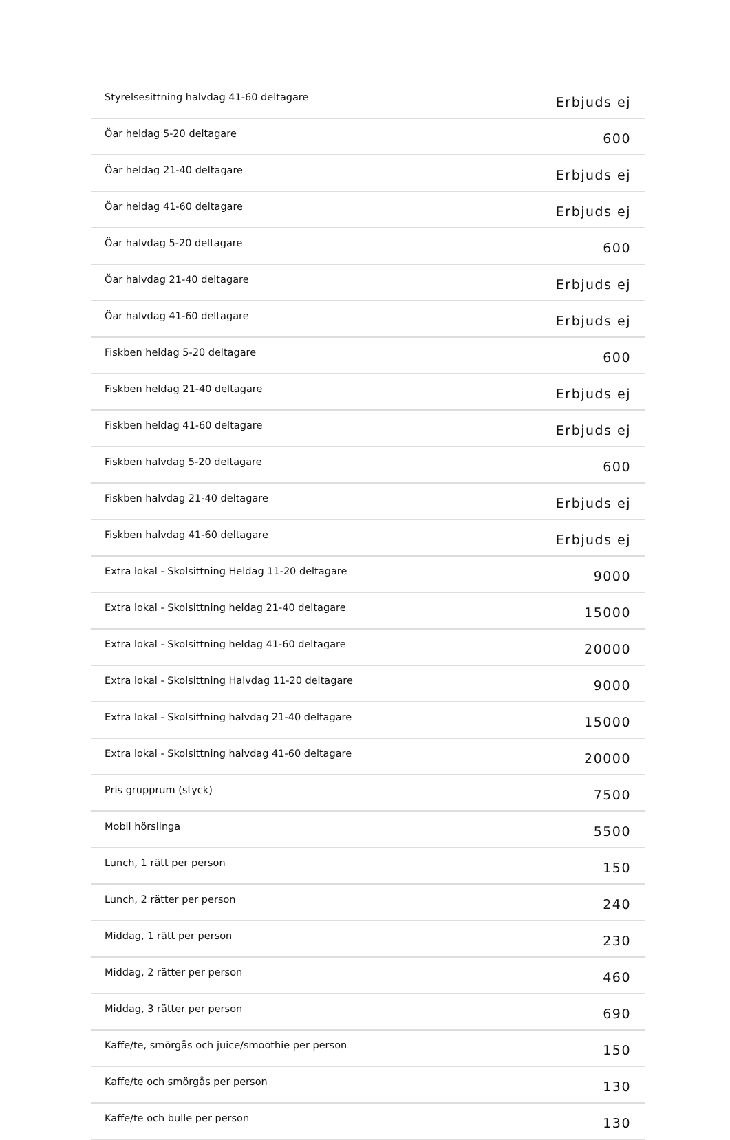| Styrelsesittning halvdag 41-60 deltagare | Erbjuds ej |
| Öar heldag 5-20 deltagare | 600 |
| Öar heldag 21-40 deltagare | Erbjuds ej |
| Öar heldag 41-60 deltagare | Erbjuds ej |
| Öar halvdag 5-20 deltagare | 600 |
| Öar halvdag 21-40 deltagare | Erbjuds ej |
| Öar halvdag 41-60 deltagare | Erbjuds ej |
| Fiskben heldag 5-20 deltagare | 600 |
| Fiskben heldag 21-40 deltagare | Erbjuds ej |
| Fiskben heldag 41-60 deltagare | Erbjuds ej |
| Fiskben halvdag 5-20 deltagare | 600 |
| Fiskben halvdag 21-40 deltagare | Erbjuds ej |
| Fiskben halvdag 41-60 deltagare | Erbjuds ej |
| Extra lokal - Skolsittning Heldag 11-20 deltagare | 9000 |
| Extra lokal - Skolsittning heldag 21-40 deltagare | 15000 |
| Extra lokal - Skolsittning heldag 41-60 deltagare | 20000 |
| Extra lokal - Skolsittning Halvdag 11-20 deltagare | 9000 |
| Extra lokal - Skolsittning halvdag 21-40 deltagare | 15000 |
| Extra lokal - Skolsittning halvdag 41-60 deltagare | 20000 |
| Pris grupprum (styck) | 7500 |
| Mobil hörslinga | 5500 |
| Lunch, 1 rätt per person | 150 |
| Lunch, 2 rätter per person | 240 |
| Middag, 1 rätt per person | 230 |
| Middag, 2 rätter per person | 460 |
| Middag, 3 rätter per person | 690 |
| Kaffe/te, smörgås och juice/smoothie per person | 150 |
| Kaffe/te och smörgås per person | 130 |
| Kaffe/te och bulle per person | 130 |